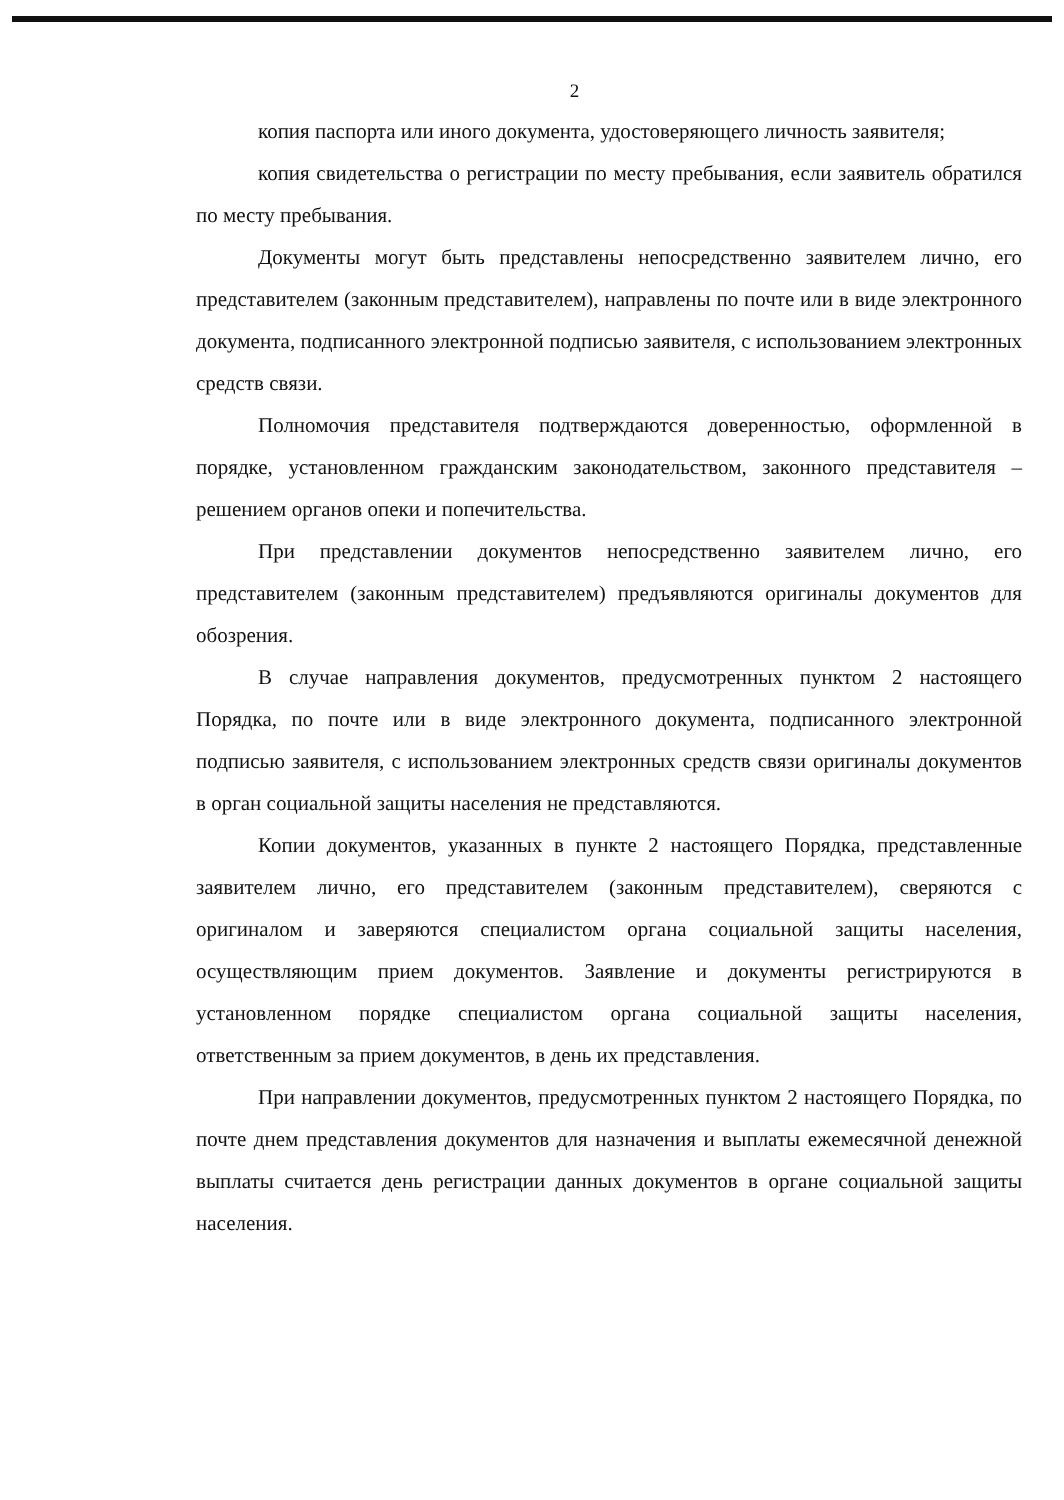2
копия паспорта или иного документа, удостоверяющего личность заявителя;
копия свидетельства о регистрации по месту пребывания, если заявитель обратился по месту пребывания.
Документы могут быть представлены непосредственно заявителем лично, его представителем (законным представителем), направлены по почте или в виде электронного документа, подписанного электронной подписью заявителя, с использованием электронных средств связи.
Полномочия представителя подтверждаются доверенностью, оформленной в порядке, установленном гражданским законодательством, законного представителя – решением органов опеки и попечительства.
При представлении документов непосредственно заявителем лично, его представителем (законным представителем) предъявляются оригиналы документов для обозрения.
В случае направления документов, предусмотренных пунктом 2 настоящего Порядка, по почте или в виде электронного документа, подписанного электронной подписью заявителя, с использованием электронных средств связи оригиналы документов в орган социальной защиты населения не представляются.
Копии документов, указанных в пункте 2 настоящего Порядка, представленные заявителем лично, его представителем (законным представителем), сверяются с оригиналом и заверяются специалистом органа социальной защиты населения, осуществляющим прием документов. Заявление и документы регистрируются в установленном порядке специалистом органа социальной защиты населения, ответственным за прием документов, в день их представления.
При направлении документов, предусмотренных пунктом 2 настоящего Порядка, по почте днем представления документов для назначения и выплаты ежемесячной денежной выплаты считается день регистрации данных документов в органе социальной защиты населения.